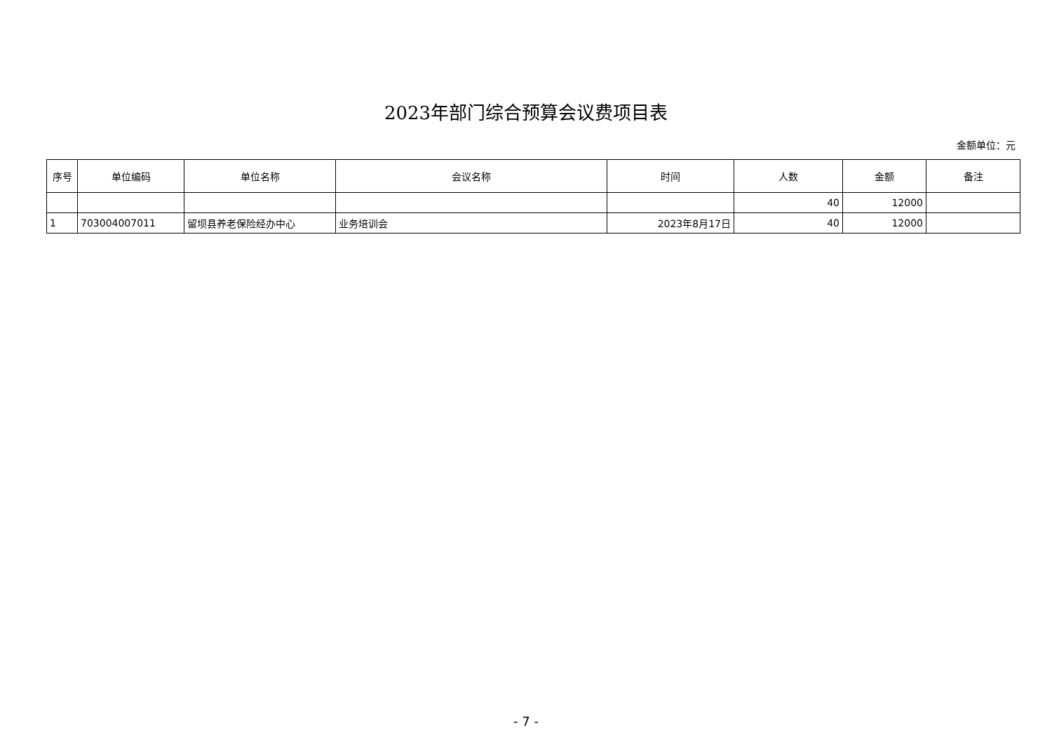2023年部门综合预算会议费项目表
金额单位：元
| 序号 | 单位编码 | 单位名称 | 会议名称 | 时间 | 人数 | 金额 | 备注 |
| --- | --- | --- | --- | --- | --- | --- | --- |
| | | | | | 40 | 12000 | |
| 1 | 703004007011 | 留坝县养老保险经办中心 | 业务培训会 | 2023年8月17日 | 40 | 12000 | |
- 7 -